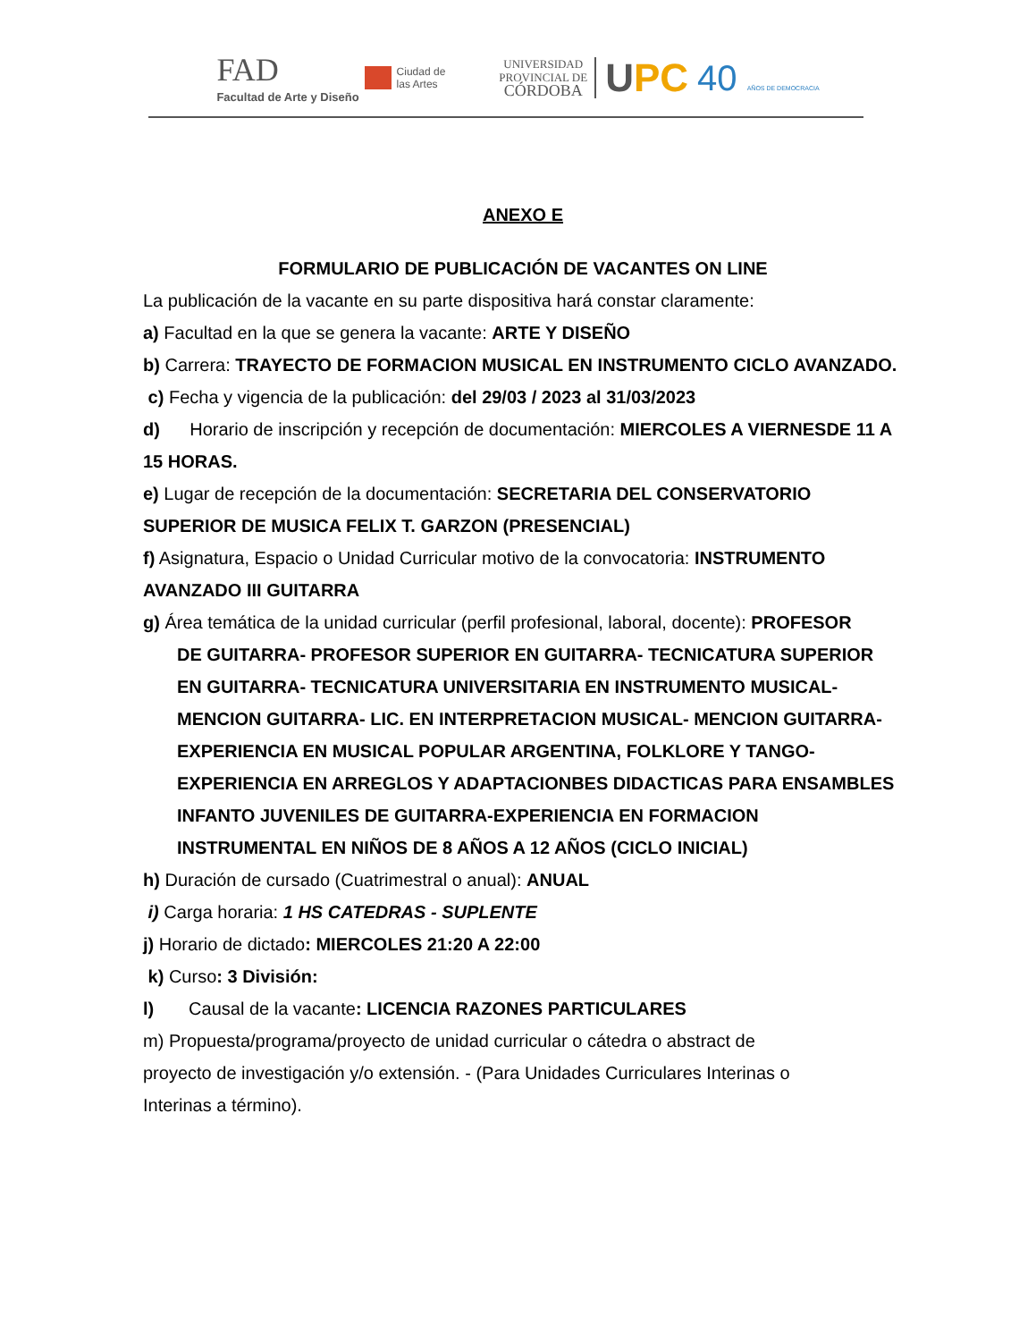FAD
Facultad de Arte y Diseño
Ciudad de
las Artes
UNIVERSIDAD
PROVINCIAL DE
CÓRDOBA
UPC 40 AÑOS DE DEMOCRACIA
ANEXO E
FORMULARIO DE PUBLICACIÓN DE VACANTES ON LINE
La publicación de la vacante en su parte dispositiva hará constar claramente:
a) Facultad en la que se genera la vacante: ARTE Y DISEÑO
b) Carrera: TRAYECTO DE FORMACION MUSICAL EN INSTRUMENTO CICLO AVANZADO.
c) Fecha y vigencia de la publicación: del 29/03 / 2023 al 31/03/2023
d) Horario de inscripción y recepción de documentación: MIERCOLES A VIERNESDE 11 A 15 HORAS.
e) Lugar de recepción de la documentación: SECRETARIA DEL CONSERVATORIO SUPERIOR DE MUSICA FELIX T. GARZON (PRESENCIAL)
f) Asignatura, Espacio o Unidad Curricular motivo de la convocatoria: INSTRUMENTO AVANZADO III GUITARRA
g) Área temática de la unidad curricular (perfil profesional, laboral, docente): PROFESOR
DE GUITARRA- PROFESOR SUPERIOR EN GUITARRA- TECNICATURA SUPERIOR EN GUITARRA- TECNICATURA UNIVERSITARIA EN INSTRUMENTO MUSICAL- MENCION GUITARRA- LIC. EN INTERPRETACION MUSICAL- MENCION GUITARRA-EXPERIENCIA EN MUSICAL POPULAR ARGENTINA, FOLKLORE Y TANGO-EXPERIENCIA EN ARREGLOS Y ADAPTACIONBES DIDACTICAS PARA ENSAMBLES INFANTO JUVENILES DE GUITARRA-EXPERIENCIA EN FORMACION INSTRUMENTAL EN NIÑOS DE 8 AÑOS A 12 AÑOS (CICLO INICIAL)
h) Duración de cursado (Cuatrimestral o anual): ANUAL
i) Carga horaria: 1 HS CATEDRAS - SUPLENTE
j) Horario de dictado: MIERCOLES 21:20 A 22:00
k) Curso: 3 División:
l) Causal de la vacante: LICENCIA RAZONES PARTICULARES
m) Propuesta/programa/proyecto de unidad curricular o cátedra o abstract de
proyecto de investigación y/o extensión. - (Para Unidades Curriculares Interinas o
Interinas a término).